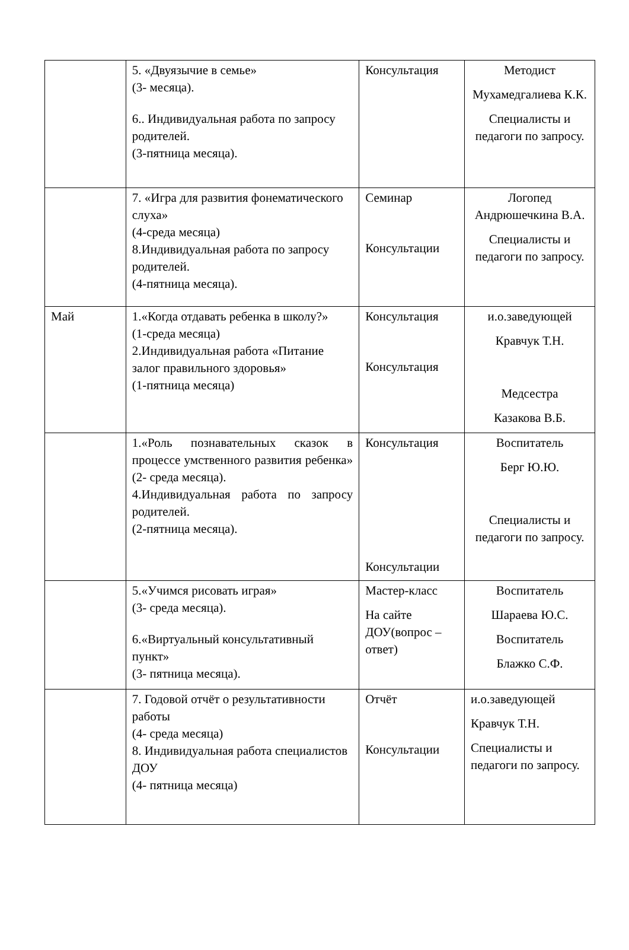| | 5. «Двуязычие в семье» (3- месяца). 6.. Индивидуальная работа по запросу родителей. (3-пятница месяца). | Консультация | Методист Мухамедгалиева К.К. Специалисты и педагоги по запросу. |
| | 7. «Игра для развития фонематического слуха» (4-среда месяца) 8.Индивидуальная работа по запросу родителей. (4-пятница месяца). | Семинар Консультации | Логопед Андрюшечкина В.А. Специалисты и педагоги по запросу. |
| Май | 1.«Когда отдавать ребенка в школу?» (1-среда месяца) 2.Индивидуальная работа «Питание залог правильного здоровья» (1-пятница месяца) | Консультация Консультация | и.о.заведующей Кравчук Т.Н. Медсестра Казакова В.Б. |
| | 1.«Роль познавательных сказок в процессе умственного развития ребенка» (2- среда месяца). 4.Индивидуальная работа по запросу родителей. (2-пятница месяца). | Консультация Консультации | Воспитатель Берг Ю.Ю. Специалисты и педагоги по запросу. |
| | 5.«Учимся рисовать играя» (3- среда месяца). 6.«Виртуальный консультативный пункт» (3- пятница месяца). | Мастер-класс На сайте ДОУ(вопрос – ответ) | Воспитатель Шараева Ю.С. Воспитатель Блажко С.Ф. |
| | 7. Годовой отчёт о результативности работы (4- среда месяца) 8. Индивидуальная работа специалистов ДОУ (4- пятница месяца) | Отчёт Консультации | и.о.заведующей Кравчук Т.Н. Специалисты и педагоги по запросу. |